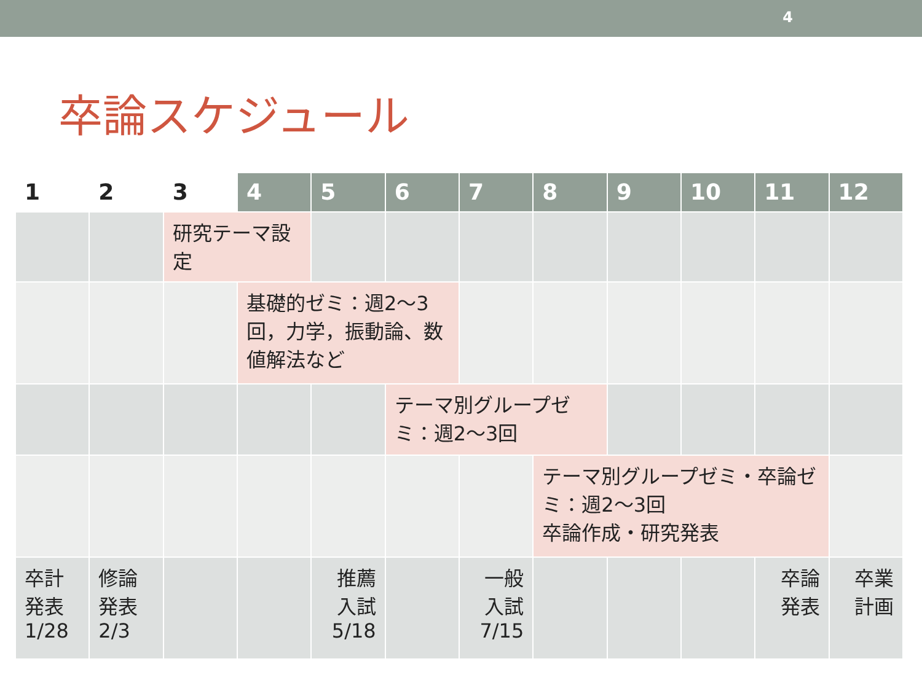4
卒論スケジュール
| 1 | 2 | 3 | 4 | 5 | 6 | 7 | 8 | 9 | 10 | 11 | 12 |
| --- | --- | --- | --- | --- | --- | --- | --- | --- | --- | --- | --- |
| | | 研究テーマ設定 | | | | | | | | | |
| | | | 基礎的ゼミ：週2～3回，力学，振動論、数値解法など | | | | | | | | |
| | | | | | テーマ別グループゼミ：週2～3回 | | | | | | |
| | | | | | | | テーマ別グループゼミ・卒論ゼミ：週2～3回 卒論作成・研究発表 | | | | |
| 卒計発表 1/28 | 修論発表 2/3 | | | 推薦入試 5/18 | | 一般入試 7/15 | | | | 卒論発表 | 卒業計画 |